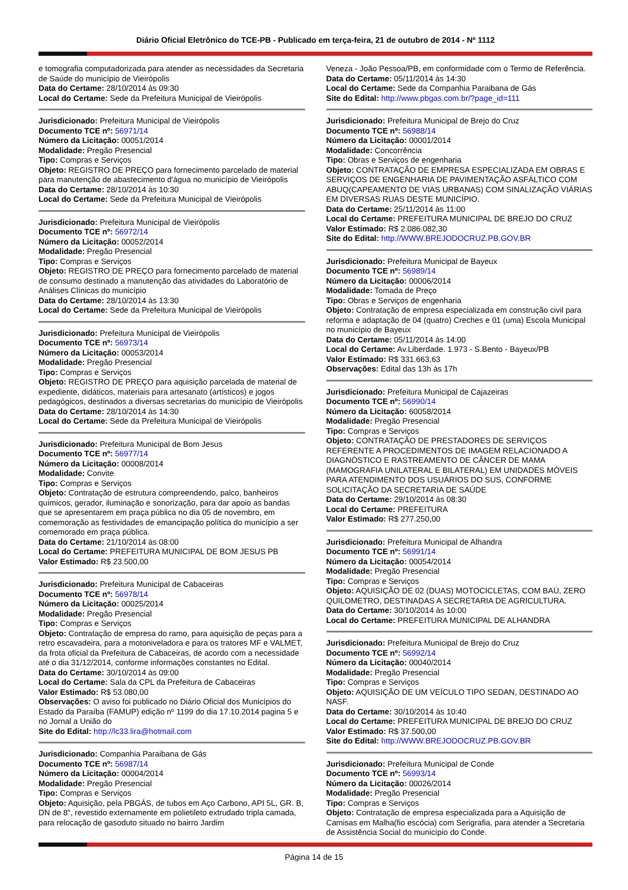Diário Oficial Eletrônico do TCE-PB - Publicado em terça-feira, 21 de outubro de 2014 - Nº 1112
e tomografia computadorizada para atender as necessidades da Secretaria de Saúde do município de Vieirópolis
Data do Certame: 28/10/2014 às 09:30
Local do Certame: Sede da Prefeitura Municipal de Vieirópolis
Jurisdicionado: Prefeitura Municipal de Vieirópolis
Documento TCE nº: 56971/14
Número da Licitação: 00051/2014
Modalidade: Pregão Presencial
Tipo: Compras e Serviços
Objeto: REGISTRO DE PREÇO para fornecimento parcelado de material para manutenção de abastecimento d'água no município de Vieirópolis
Data do Certame: 28/10/2014 às 10:30
Local do Certame: Sede da Prefeitura Municipal de Vieirópolis
Jurisdicionado: Prefeitura Municipal de Vieirópolis
Documento TCE nº: 56972/14
Número da Licitação: 00052/2014
Modalidade: Pregão Presencial
Tipo: Compras e Serviços
Objeto: REGISTRO DE PREÇO para fornecimento parcelado de material de consumo destinado a manutenção das atividades do Laboratório de Análises Clínicas do município
Data do Certame: 28/10/2014 às 13:30
Local do Certame: Sede da Prefeitura Municipal de Vieirópolis
Jurisdicionado: Prefeitura Municipal de Vieirópolis
Documento TCE nº: 56973/14
Número da Licitação: 00053/2014
Modalidade: Pregão Presencial
Tipo: Compras e Serviços
Objeto: REGISTRO DE PREÇO para aquisição parcelada de material de expediente, didáticos, materiais para artesanato (artísticos) e jogos pedagógicos, destinados a diversas secretarias do município de Vieirópolis
Data do Certame: 28/10/2014 às 14:30
Local do Certame: Sede da Prefeitura Municipal de Vieirópolis
Jurisdicionado: Prefeitura Municipal de Bom Jesus
Documento TCE nº: 56977/14
Número da Licitação: 00008/2014
Modalidade: Convite
Tipo: Compras e Serviços
Objeto: Contratação de estrutura compreendendo, palco, banheiros químicos, gerador, iluminação e sonorização, para dar apoio as bandas que se apresentarem em praça pública no dia 05 de novembro, em comemoração as festividades de emancipação política do município a ser comemorado em praça pública.
Data do Certame: 21/10/2014 às 08:00
Local do Certame: PREFEITURA MUNICIPAL DE BOM JESUS PB
Valor Estimado: R$ 23.500,00
Jurisdicionado: Prefeitura Municipal de Cabaceiras
Documento TCE nº: 56978/14
Número da Licitação: 00025/2014
Modalidade: Pregão Presencial
Tipo: Compras e Serviços
Objeto: Contratação de empresa do ramo, para aquisição de peças para a retro escavadeira, para a motoniveladora e para os tratores MF e VALMET, da frota oficial da Prefeitura de Cabaceiras, de acordo com a necessidade até o dia 31/12/2014, conforme informações constantes no Edital.
Data do Certame: 30/10/2014 às 09:00
Local do Certame: Sala da CPL da Prefeitura de Cabaceiras
Valor Estimado: R$ 53.080,00
Observações: O aviso foi publicado no Diário Oficial dos Municípios do Estado da Paraíba (FAMUP) edição nº 1199 do dia 17.10.2014 pagina 5 e no Jornal a União do
Site do Edital: http://lc33.lira@hotmail.com
Jurisdicionado: Companhia Paraibana de Gás
Documento TCE nº: 56987/14
Número da Licitação: 00004/2014
Modalidade: Pregão Presencial
Tipo: Compras e Serviços
Objeto: Aquisição, pela PBGÁS, de tubos em Aço Carbono, API 5L, GR. B, DN de 8", revestido externamente em polietileto extrudado tripla camada, para relocação de gasoduto situado no bairro Jardim
Veneza - João Pessoa/PB, em conformidade com o Termo de Referência.
Data do Certame: 05/11/2014 às 14:30
Local do Certame: Sede da Companhia Paraibana de Gás
Site do Edital: http://www.pbgas.com.br/?page_id=111
Jurisdicionado: Prefeitura Municipal de Brejo do Cruz
Documento TCE nº: 56988/14
Número da Licitação: 00001/2014
Modalidade: Concorrência
Tipo: Obras e Serviços de engenharia
Objeto: CONTRATAÇÃO DE EMPRESA ESPECIALIZADA EM OBRAS E SERVIÇOS DE ENGENHARIA DE PAVIMENTAÇÃO ASFÁLTICO COM ABUQ(CAPEAMENTO DE VIAS URBANAS) COM SINALIZAÇÃO VIÁRIAS EM DIVERSAS RUAS DESTE MUNICÍPIO.
Data do Certame: 25/11/2014 às 11:00
Local do Certame: PREFEITURA MUNICIPAL DE BREJO DO CRUZ
Valor Estimado: R$ 2.086.082,30
Site do Edital: http://WWW.BREJODOCRUZ.PB.GOV.BR
Jurisdicionado: Prefeitura Municipal de Bayeux
Documento TCE nº: 56989/14
Número da Licitação: 00006/2014
Modalidade: Tomada de Preço
Tipo: Obras e Serviços de engenharia
Objeto: Contratação de empresa especializada em construção civil para reforma e adaptação de 04 (quatro) Creches e 01 (uma) Escola Municipal no município de Bayeux
Data do Certame: 05/11/2014 às 14:00
Local do Certame: Av.Liberdade. 1.973 - S.Bento - Bayeux/PB
Valor Estimado: R$ 331.663,63
Observações: Edital das 13h às 17h
Jurisdicionado: Prefeitura Municipal de Cajazeiras
Documento TCE nº: 56990/14
Número da Licitação: 60058/2014
Modalidade: Pregão Presencial
Tipo: Compras e Serviços
Objeto: CONTRATAÇÃO DE PRESTADORES DE SERVIÇOS REFERENTE A PROCEDIMENTOS DE IMAGEM RELACIONADO A DIAGNÓSTICO E RASTREAMENTO DE CÂNCER DE MAMA (MAMOGRAFIA UNILATERAL E BILATERAL) EM UNIDADES MÓVEIS PARA ATENDIMENTO DOS USUÁRIOS DO SUS, CONFORME SOLICITAÇÃO DA SECRETARIA DE SAÚDE
Data do Certame: 29/10/2014 às 08:30
Local do Certame: PREFEITURA
Valor Estimado: R$ 277.250,00
Jurisdicionado: Prefeitura Municipal de Alhandra
Documento TCE nº: 56991/14
Número da Licitação: 00054/2014
Modalidade: Pregão Presencial
Tipo: Compras e Serviços
Objeto: AQUISIÇÃO DE 02 (DUAS) MOTOCICLETAS, COM BAÚ, ZERO QUILOMETRO, DESTINADAS A SECRETARIA DE AGRICULTURA.
Data do Certame: 30/10/2014 às 10:00
Local do Certame: PREFEITURA MUNICIPAL DE ALHANDRA
Jurisdicionado: Prefeitura Municipal de Brejo do Cruz
Documento TCE nº: 56992/14
Número da Licitação: 00040/2014
Modalidade: Pregão Presencial
Tipo: Compras e Serviços
Objeto: AQUISIÇÃO DE UM VEÍCULO TIPO SEDAN, DESTINADO AO NASF.
Data do Certame: 30/10/2014 às 10:40
Local do Certame: PREFEITURA MUNICIPAL DE BREJO DO CRUZ
Valor Estimado: R$ 37.500,00
Site do Edital: http://WWW.BREJODOCRUZ.PB.GOV.BR
Jurisdicionado: Prefeitura Municipal de Conde
Documento TCE nº: 56993/14
Número da Licitação: 00026/2014
Modalidade: Pregão Presencial
Tipo: Compras e Serviços
Objeto: Contratação de empresa especializada para a Aquisição de Camisas em Malha(fio escócia) com Serigrafia, para atender a Secretaria de Assistência Social do município do Conde.
Página 14 de 15